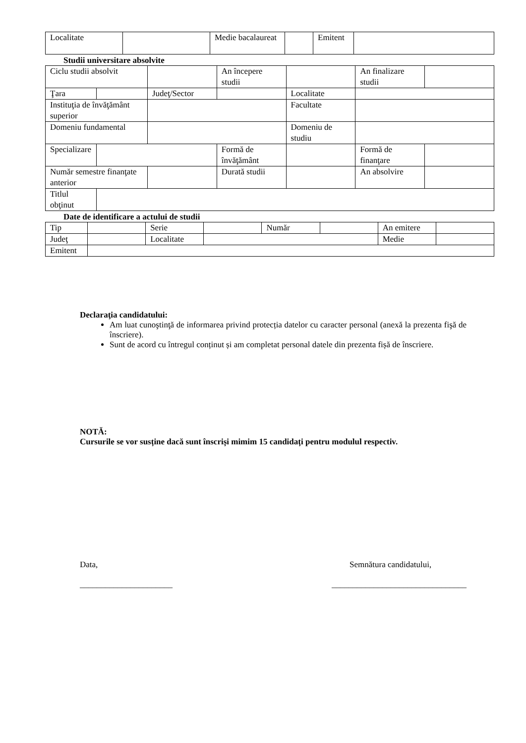| Localitate | | Medie bacalaureat | | Emitent | |
Studii universitare absolvite
| Ciclu studii absolvit | | | An începere studii | | An finalizare studii | |
| Ţara | | Judeţ/Sector | | Localitate | | |
| Instituţia de învăţământ superior | | | | Facultate | | |
| Domeniu fundamental | | | | Domeniu de studiu | | |
| Specializare | | | Formă de învăţământ | | Formă de finanţare | |
| Număr semestre finanţate anterior | | | Durată studii | | An absolvire | |
| Titlul obţinut | | | | | | |
Date de identificare a actului de studii
| Tip | | Serie | | Număr | | An emitere | |
| Judeţ | | Localitate | | | | Medie | |
| Emitent | | | | | | | |
Declaraţia candidatului:
Am luat cunoştinţă de informarea privind protecția datelor cu caracter personal (anexă la prezenta fişă de înscriere).
Sunt de acord cu întregul conținut și am completat personal datele din prezenta fișă de înscriere.
NOTĂ:
Cursurile se vor susține dacă sunt înscriși mimim 15 candidați pentru modulul respectiv.
Data,
______________________
Semnătura candidatului,
________________________________